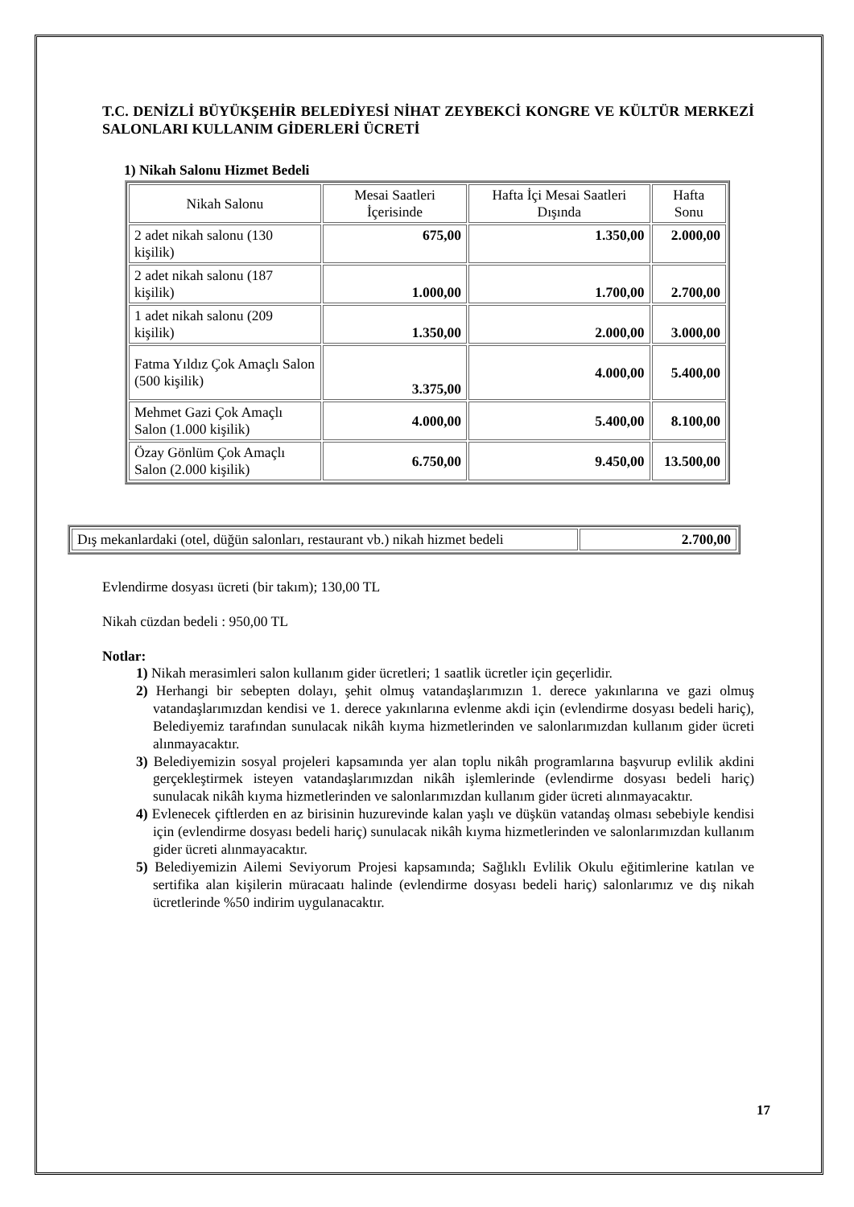T.C. DENİZLİ BÜYÜKŞEHİR BELEDİYESİ NİHAT ZEYBEKCİ KONGRE VE KÜLTÜR MERKEZİ SALONLARI KULLANIM GİDERLERİ ÜCRETİ
1) Nikah Salonu Hizmet Bedeli
| Nikah Salonu | Mesai Saatleri İçerisinde | Hafta İçi Mesai Saatleri Dışında | Hafta Sonu |
| --- | --- | --- | --- |
| 2 adet nikah salonu (130 kişilik) | 675,00 | 1.350,00 | 2.000,00 |
| 2 adet nikah salonu (187 kişilik) | 1.000,00 | 1.700,00 | 2.700,00 |
| 1 adet nikah salonu (209 kişilik) | 1.350,00 | 2.000,00 | 3.000,00 |
| Fatma Yıldız Çok Amaçlı Salon (500 kişilik) | 3.375,00 | 4.000,00 | 5.400,00 |
| Mehmet Gazi Çok Amaçlı Salon (1.000 kişilik) | 4.000,00 | 5.400,00 | 8.100,00 |
| Özay Gönlüm Çok Amaçlı Salon (2.000 kişilik) | 6.750,00 | 9.450,00 | 13.500,00 |
| Dış mekanlardaki (otel, düğün salonları, restaurant vb.) nikah hizmet bedeli | 2.700,00 |
Evlendirme dosyası ücreti (bir takım); 130,00 TL
Nikah cüzdan bedeli : 950,00 TL
Notlar:
1) Nikah merasimleri salon kullanım gider ücretleri; 1 saatlik ücretler için geçerlidir.
2) Herhangi bir sebepten dolayı, şehit olmuş vatandaşlarımızın 1. derece yakınlarına ve gazi olmuş vatandaşlarımızdan kendisi ve 1. derece yakınlarına evlenme akdi için (evlendirme dosyası bedeli hariç), Belediyemiz tarafından sunulacak nikâh kıyma hizmetlerinden ve salonlarımızdan kullanım gider ücreti alınmayacaktır.
3) Belediyemizin sosyal projeleri kapsamında yer alan toplu nikâh programlarına başvurup evlilik akdini gerçekleştirmek isteyen vatandaşlarımızdan nikâh işlemlerinde (evlendirme dosyası bedeli hariç) sunulacak nikâh kıyma hizmetlerinden ve salonlarımızdan kullanım gider ücreti alınmayacaktır.
4) Evlenecek çiftlerden en az birisinin huzurevinde kalan yaşlı ve düşkün vatandaş olması sebebiyle kendisi için (evlendirme dosyası bedeli hariç) sunulacak nikâh kıyma hizmetlerinden ve salonlarımızdan kullanım gider ücreti alınmayacaktır.
5) Belediyemizin Ailemi Seviyorum Projesi kapsamında; Sağlıklı Evlilik Okulu eğitimlerine katılan ve sertifika alan kişilerin müracaatı halinde (evlendirme dosyası bedeli hariç) salonlarımız ve dış nikah ücretlerinde %50 indirim uygulanacaktır.
17